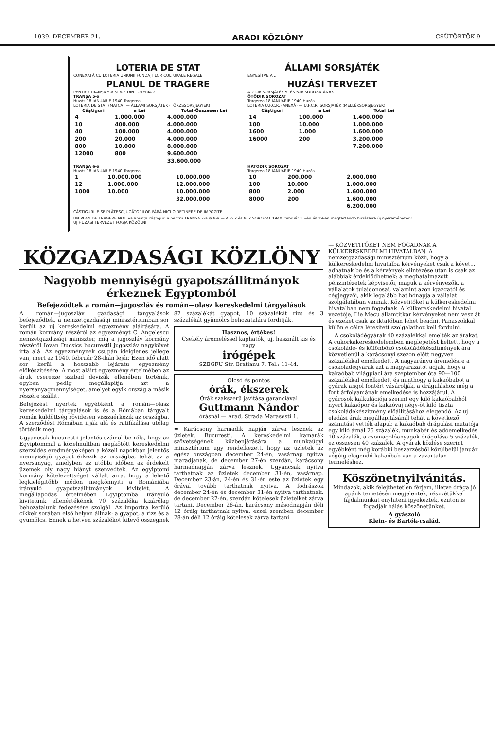1939. DECEMBER 21. ARADI KÖZLÖNY CSÜTÖRTÖK 9
LOTERIA DE STAT
CONEXATĂ CU LOTERIA UNIUNII FUNDAȚIILOR CULTURALE REGALE
PLANUL DE TRAGERE
PENTRU TRANȘA 5-a ȘI 6-a DIN LOTERIA 21
ÁLLAMI SORSJÁTÉK
EGYESÍTVE A ...
HUZÁSI TERVEZET
A 21-ik SORSJÁTÉK 5. ÉS 6-ik SOROZATÁNAK
TRANȘA 5-a
Huzás 18 IANUARIE 1940 Tragerea
LOTERIA DE STAT (MATCA) — ÁLLAMI SORSJÁTÉK (TÖRZSSORSJEGYEK)
| Câștiguri | a Lei | Total-Összesen Lei |
| --- | --- | --- |
| 4 | 1.000.000 | 4.000.000 |
| 10 | 400.000 | 4.000.000 |
| 40 | 100.000 | 4.000.000 |
| 200 | 20.000 | 4.000.000 |
| 800 | 10.000 | 8.000.000 |
| 12000 | 800 | 9.600.000 |
| | | 33.600.000 |
ÖTÖDIK SOROZAT
Tragerea 18 IANUARIE 1940 Huzás
LOTERIA U.F.C.R. (ANEXĂ) — U.F.C.R. SORSJÁTÉK (MELLÉKSORSJEGYEK)
| Câștiguri | a Lei | Total Lei |
| --- | --- | --- |
| 14 | 100.000 | 1.400.000 |
| 100 | 10.000 | 1.000.000 |
| 1600 | 1.000 | 1.600.000 |
| 16000 | 200 | 3.200.000 |
| | | 7.200.000 |
TRANȘA 6-a
Huzás 18 IANUARIE 1940 Tragerea
| 1 | 10.000.000 | 10.000.000 |
| 12 | 1.000.000 | 12.000.000 |
| 1000 | 10.000 | 10.000.000 |
| | | 32.000.000 |
HATODIK SOROZAT
Tragerea 18 IANUARIE 1940 Huzás
| 10 | 200.000 | 2.000.000 |
| 100 | 10.000 | 1.000.000 |
| 800 | 2.000 | 1.600.000 |
| 8000 | 200 | 1.600.000 |
| | | 6.200.000 |
CÂȘTIGURILE SE PLĂTESC JUCĂTORILOR FĂRĂ NICI O REȚINERE DE IMPOZITE
UN PLAN DE TRAGERE NOU va anunța câștigurile pentru TRANȘA 7-a și 8-a — A 7-ik és 8-ik SOROZAT 1940. február 15-én és 19-én megtartandó huzásaira új nyereményterv. UJ HUZÁSI TERVEZET FOGJA KÖZÖLNI
KÖZGAZDASÁGI KÖZLÖNY
Nagyobb mennyiségü gyapotszállitmányok érkeznek Egyptomból
Befejeződtek a román—jugoszláv és román—olasz kereskedelmi tárgyalások
A román—jugoszláv gazdasági tárgyalások befejeződtek, a nemzetgazdasági minisztériumban sor került az uj kereskedelmi egyezmény aláirására. A román kormány részéről az egyezményt C. Angelescu nemzetgazdasági miniszter, mig a jugoszláv kormány részéről Iovan Ducsics bucurestii jugoszláv nagykövet irta alá. Az egyezménynek csupán ideiglenes jellege van, mert az 1940. február 28-ikán lejár. Ezen idő alatt sor kerül a hosszabb lejáratu egyezmény előkészitésére. A most aláirt egyezmény értelmében az áruk cseresze szabad devizák ellenében történik, egyben pedig megállapitja azt a nyersanyagmennyiséget, amelyet egyik ország a másik részére szállit.
Befejezést nyertek egyébként a román—olasz kereskedelmi tárgyalások is és a Rómában tárgyalt román küldöttség rövidesen visszaérkezik az országba. A szerződést Rómában irják alá és ratifikálása utólag történik meg.
Ugyancsak bucurestii jelentés számol be róla, hogy az Egyiptommal a közelmultban megkötött kereskedelmi szerződés eredményeképen a közeli napokban jelentős mennyiségü gyapot érkezik az országba, tehát az a nyersanyag, amelyben az utóbbi időben az érdekelt üzemek oly nagy hiányt szenvedtek. Az egyiptomi kormány kötelezettséget vállalt arra, hogy a lehető legkielégitőbb módon megkönnyiti a Romániába irányuló gyapotszállitmányok kivitelét. A megállapodás értelmében Egyiptomba irányuló kivitelünk ellenértékének 70 százaléka kizárólag behozatalunk fedezésére szolgál. Az importra kerülő cikkek sorában első helyen állnak: a gyapot, a rizs és a gyümölcs. Ennek a hetven százalékot kitevő összegnek 87 százalékát gyapot, 10 százalékát rizs és 3 százalékát gyümölcs behozatalára forditják.
Hasznos, értékes!
Csekély áremeléssel kaphatók, uj, használt kis és nagy
irógépek
SZEGFU Str. Bratianu 7. Tel.: 11-44.
Olcsó és pontos
órák, ékszerek
Órák szakszerü javitása garanciával
Guttmann Nándor
órásnál — Arad, Strada Marasesti 1.
= Karácsony harmadik napján zárva lesznek az üzletek. Bucuresti. A kereskedelmi kamarák szövetségének közbenjárására a munkaügyi minisztérium ugy rendelkezett, hogy az üzletek az egész országban december 24-én, vasárnap nyitva maradjanak, de december 27-én szerdán, karácsony harmadnapján zárva lesznek. Ugyancsak nyitva tarthatnak az üzletek december 31-én, vasárnap. December 23-án, 24-én és 31-én este az üzletek egy órával tovább tarthatnak nyitva. A fodrászok december 24-én és december 31-én nyitva tarthatnak, de december 27-én, szerdán kötelesek üzleteiket zárva tartani. December 26-án, karácsony másodnapján déli 12 óráig tarthatnak nyitva, ezzel szemben december 28-án déli 12 óráig kötelesek zárva tartani.
— KÖZVETITŐKET NEM FOGADNAK A KÜLKERESKEDELMI HIVATALBAN. A nemzetgazdasági minisztérium közli, hogy a külkereskedelmi hivatalba kérvényeket csak a követ... adhatnak be és a kérvények elintézése után is csak az alábbiak érdeklődhetnek: a meghatalmazott pénzintézetek képviselői, maguk a kérvényezők, a vállalatok tulajdonosai, valamint azon igazgatói és cégjegyzői, akik legalább hat hónapja a vállalat szolgálatában vannak. Közvetitőket a külkereskedelmi hivatalban nem fogadnak. A külkereskedelmi hivatal vezetője, Ilie Mecu államtitkár kérvényeket nem vesz át és ezeket csak az iktatóban lehet beadni. Panaszokkal külön e célra létesitett szolgálathoz kell fordulni.
= A csokoládégyárak 40 százalékkal emelték az árakat. A cukorkakereskedelemben meglepetést keltett, hogy a csokoládé- és különböző csokoládékészitmények ára közvetlenül a karácsonyi szezon előtt negyven százalékkal emelkedett. A nagyarányu áremelésre a csokoládégyárak azt a magyarázatot adják, hogy a kakaóbab világpiaci ára szeptember óta 90—100 százalékkal emelkedett és minthogy a kakaóbabot a gyárak angol fontért vásárolják, a dráguláshoz még a font árfolyamának emelkedése is hozzájárul. A gyárosok kalkulációja szerint egy kiló kakaóbabból nyert kakaópor és kakaóvaj négy-öt kiló tiszta csokoládékészitmény előállitásához elegendő. Az uj eladási árak megállapitásánál tehát a következő számitást vették alapul: a kakaóbab drágulási mutatója egy kiló árnál 25 százalék, munkabér és adóemelkedés 10 százalék, a csomagolóanyagok drágulása 5 százalék, ez összesen 40 százalék. A gyárak közlése szerint egyébként még korábbi beszerzésből körülbelül január végéig elegendő kakaóbab van a zavartalan termeléshez.
Köszönetnyilvánitás.
Mindazok, akik felejthetetlen férjem, illetve drága jó apánk temetésén megjelentek, részvétükkel fájdalmunkat enyhiteni igyekeztek, ezuton is fogadják hálás köszönetünket.
A gyászoló
Klein- és Bartók-család.